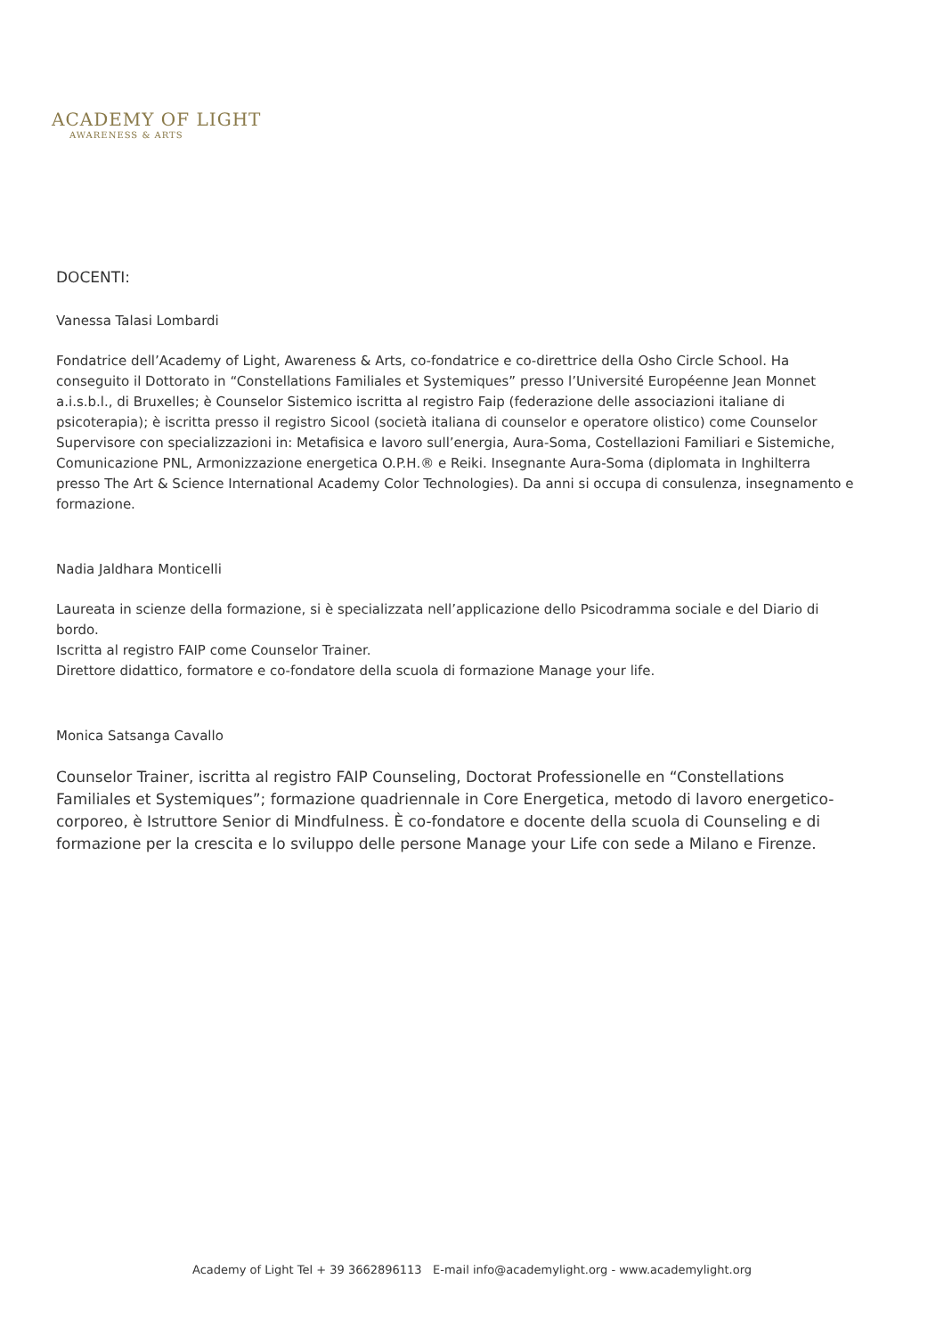ACADEMY OF LIGHT
AWARENESS & ARTS
DOCENTI:
Vanessa Talasi Lombardi
Fondatrice dell’Academy of Light, Awareness & Arts, co-fondatrice e co-direttrice della Osho Circle School. Ha conseguito il Dottorato in “Constellations Familiales et Systemiques” presso l’Université Européenne Jean Monnet a.i.s.b.l., di Bruxelles; è Counselor Sistemico iscritta al registro Faip (federazione delle associazioni italiane di psicoterapia); è iscritta presso il registro Sicool (società italiana di counselor e operatore olistico) come Counselor Supervisore con specializzazioni in: Metafisica e lavoro sull’energia, Aura-Soma, Costellazioni Familiari e Sistemiche, Comunicazione PNL, Armonizzazione energetica O.P.H.® e Reiki. Insegnante Aura-Soma (diplomata in Inghilterra presso The Art & Science International Academy Color Technologies). Da anni si occupa di consulenza, insegnamento e formazione.
Nadia Jaldhara Monticelli
Laureata in scienze della formazione, si è specializzata nell’applicazione dello Psicodramma sociale e del Diario di bordo.
Iscritta al registro FAIP come Counselor Trainer.
Direttore didattico, formatore e co-fondatore della scuola di formazione Manage your life.
Monica Satsanga Cavallo
Counselor Trainer, iscritta al registro FAIP Counseling, Doctorat Professionelle en “Constellations Familiales et Systemiques”; formazione quadriennale in Core Energetica, metodo di lavoro energetico-corporeo, è Istruttore Senior di Mindfulness. È co-fondatore e docente della scuola di Counseling e di formazione per la crescita e lo sviluppo delle persone Manage your Life con sede a Milano e Firenze.
Academy of Light Tel + 39 3662896113 E-mail info@academylight.org - www.academylight.org